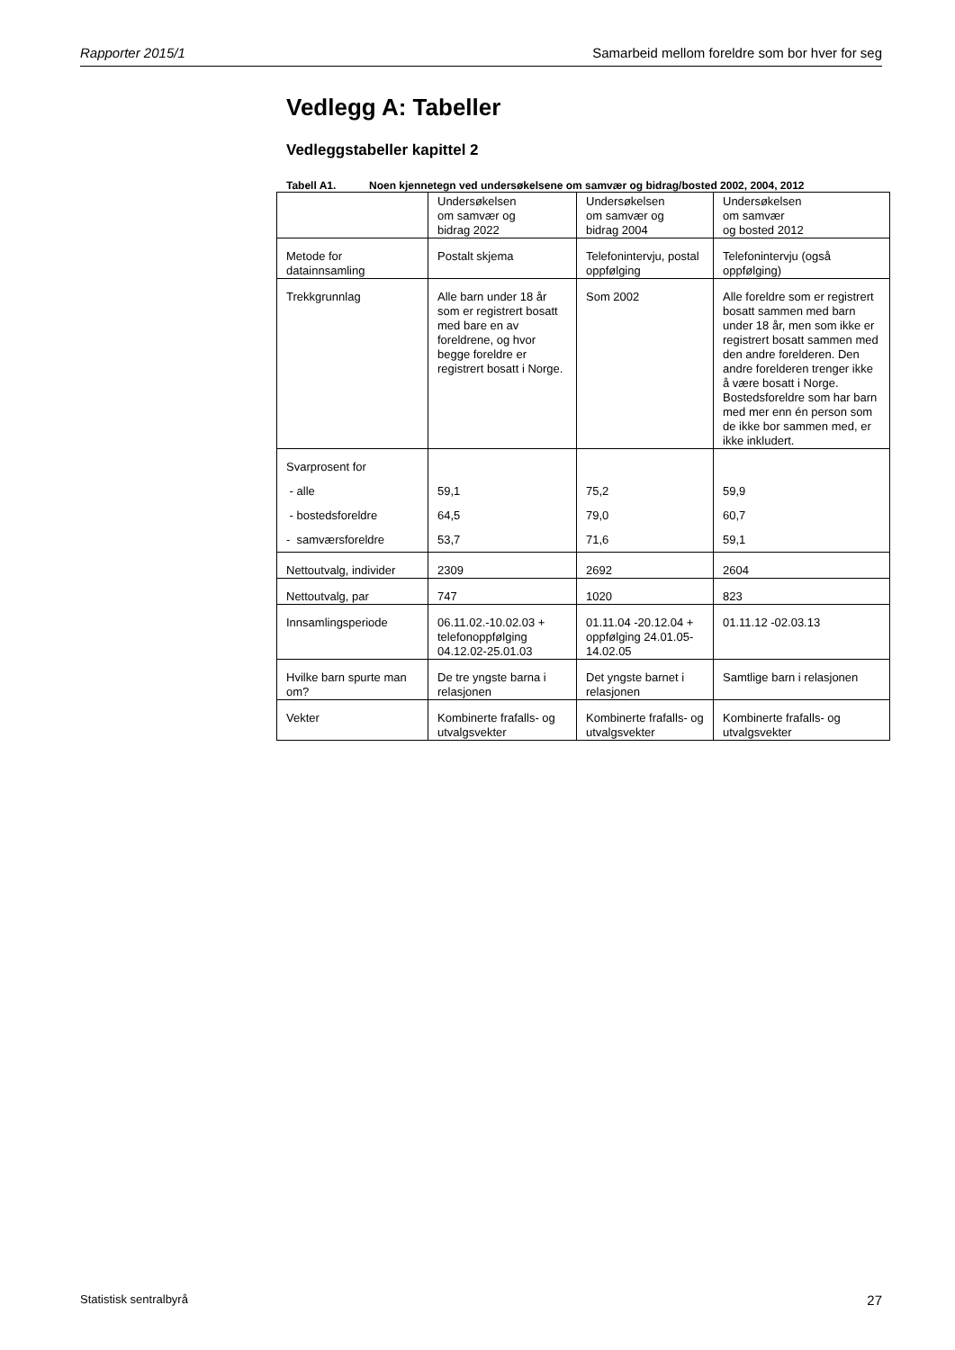Rapporter 2015/1 Samarbeid mellom foreldre som bor hver for seg
Vedlegg A: Tabeller
Vedleggstabeller kapittel 2
Tabell A1. Noen kjennetegn ved undersøkelsene om samvær og bidrag/bosted 2002, 2004, 2012
| | Undersøkelsen om samvær og bidrag 2022 | Undersøkelsen om samvær og bidrag 2004 | Undersøkelsen om samvær og bosted 2012 |
| Metode for datainnsamling | Postalt skjema | Telefonintervju, postal oppfølging | Telefonintervju (også oppfølging) |
| Trekkgrunnlag | Alle barn under 18 år som er registrert bosatt med bare en av foreldrene, og hvor begge foreldre er registrert bosatt i Norge. | Som 2002 | Alle foreldre som er registrert bosatt sammen med barn under 18 år, men som ikke er registrert bosatt sammen med den andre forelderen. Den andre forelderen trenger ikke å være bosatt i Norge. Bostedsforeldre som har barn med mer enn én person som de ikke bor sammen med, er ikke inkludert. |
| Svarprosent for - alle - bostedsforeldre - samværsforeldre | 59,1 64,5 53,7 | 75,2 79,0 71,6 | 59,9 60,7 59,1 |
| Nettoutvalg, individer | 2309 | 2692 | 2604 |
| Nettoutvalg, par | 747 | 1020 | 823 |
| Innsamlingsperiode | 06.11.02.-10.02.03 + telefonoppfølging 04.12.02-25.01.03 | 01.11.04 -20.12.04 + oppfølging 24.01.05-14.02.05 | 01.11.12 -02.03.13 |
| Hvilke barn spurte man om? | De tre yngste barna i relasjonen | Det yngste barnet i relasjonen | Samtlige barn i relasjonen |
| Vekter | Kombinerte frafalls- og utvalgsvekter | Kombinerte frafalls- og utvalgsvekter | Kombinerte frafalls- og utvalgsvekter |
Statistisk sentralbyrå 27